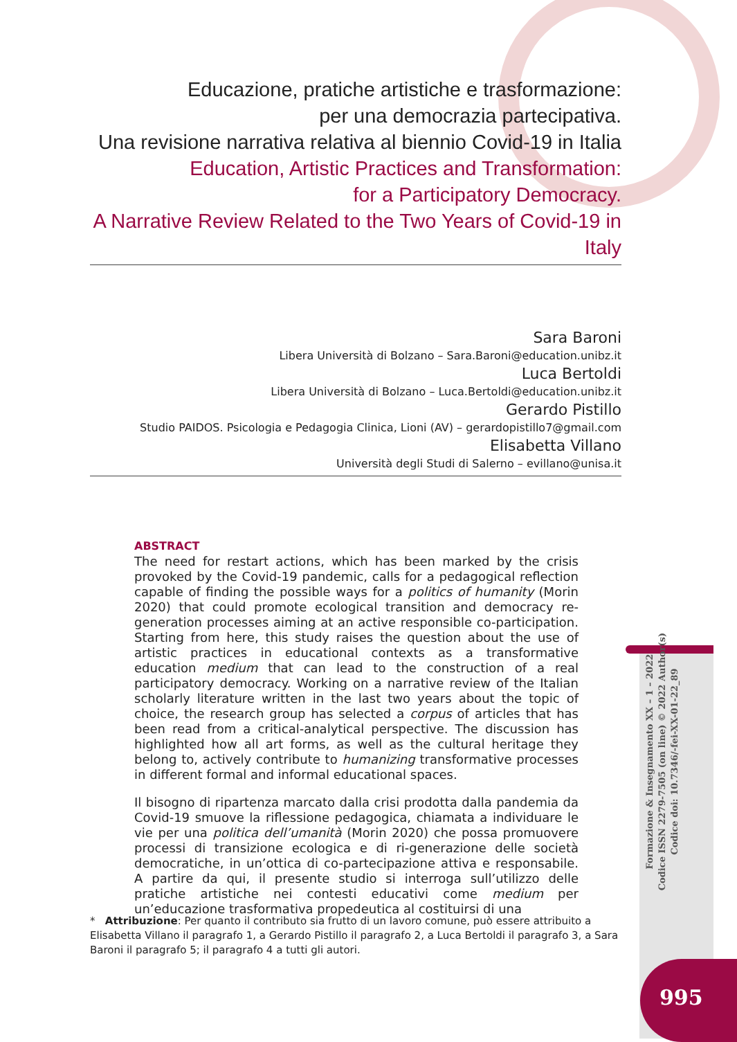Educazione, pratiche artistiche e trasformazione:
per una democrazia partecipativa.
Una revisione narrativa relativa al biennio Covid-19 in Italia
Education, Artistic Practices and Transformation:
for a Participatory Democracy.
A Narrative Review Related to the Two Years of Covid-19 in Italy
Sara Baroni
Libera Università di Bolzano – Sara.Baroni@education.unibz.it
Luca Bertoldi
Libera Università di Bolzano – Luca.Bertoldi@education.unibz.it
Gerardo Pistillo
Studio PAIDOS. Psicologia e Pedagogia Clinica, Lioni (AV) – gerardopistillo7@gmail.com
Elisabetta Villano
Università degli Studi di Salerno – evillano@unisa.it
ABSTRACT
The need for restart actions, which has been marked by the crisis provoked by the Covid-19 pandemic, calls for a pedagogical reflection capable of finding the possible ways for a politics of humanity (Morin 2020) that could promote ecological transition and democracy re-generation processes aiming at an active responsible co-participation. Starting from here, this study raises the question about the use of artistic practices in educational contexts as a transformative education medium that can lead to the construction of a real participatory democracy. Working on a narrative review of the Italian scholarly literature written in the last two years about the topic of choice, the research group has selected a corpus of articles that has been read from a critical-analytical perspective. The discussion has highlighted how all art forms, as well as the cultural heritage they belong to, actively contribute to humanizing transformative processes in different formal and informal educational spaces.
Il bisogno di ripartenza marcato dalla crisi prodotta dalla pandemia da Covid-19 smuove la riflessione pedagogica, chiamata a individuare le vie per una politica dell’umanità (Morin 2020) che possa promuovere processi di transizione ecologica e di ri-generazione delle società democratiche, in un’ottica di co-partecipazione attiva e responsabile. A partire da qui, il presente studio si interroga sull’utilizzo delle pratiche artistiche nei contesti educativi come medium per un’educazione trasformativa propedeutica al costituirsi di una
* Attribuzione: Per quanto il contributo sia frutto di un lavoro comune, può essere attribuito a Elisabetta Villano il paragrafo 1, a Gerardo Pistillo il paragrafo 2, a Luca Bertoldi il paragrafo 3, a Sara Baroni il paragrafo 5; il paragrafo 4 a tutti gli autori.
Formazione & Insegnamento XX – 1 – 2022
Codice ISSN 2279-7505 (on line) © 2022 Author(s)
Codice doi: 10.7346/-fei-XX-01-22_89
995